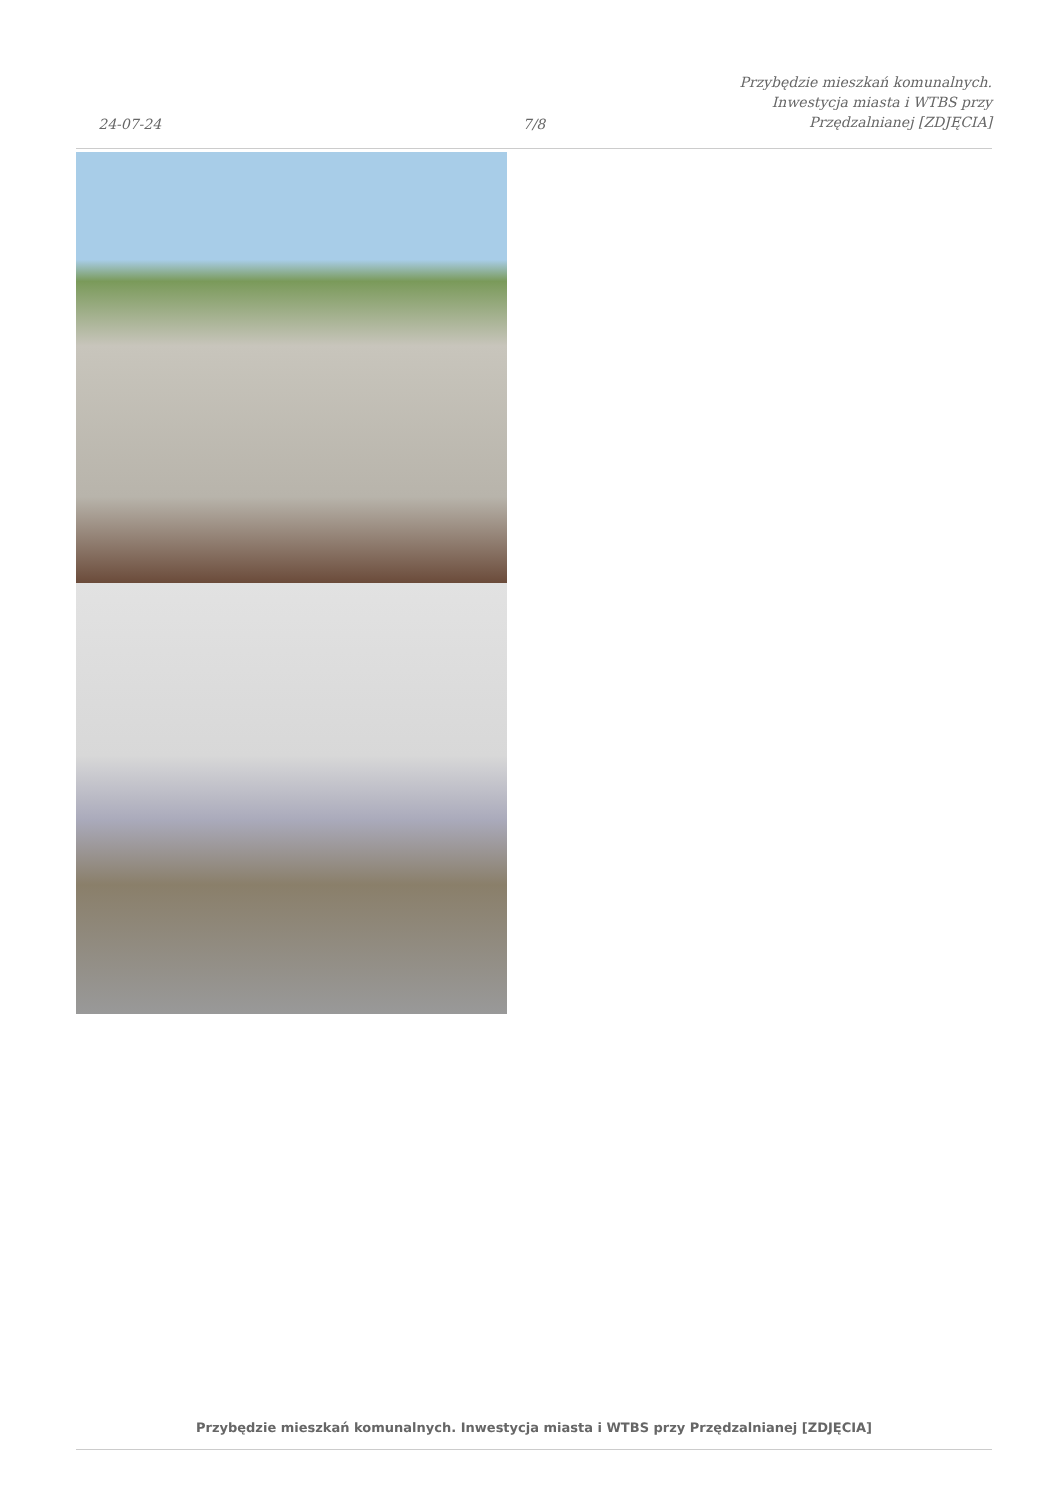24-07-24
7/8
Przybędzie mieszkań komunalnych.
Inwestycja miasta i WTBS przy
Przędzalnianej [ZDJĘCIA]
Przybędzie mieszkań komunalnych. Inwestycja miasta i WTBS przy Przędzalnianej [ZDJĘCIA]